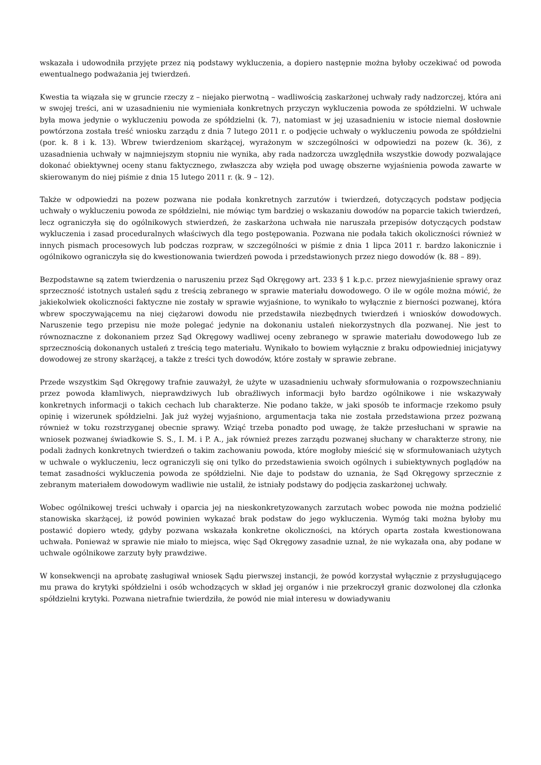wskazała i udowodniła przyjęte przez nią podstawy wykluczenia, a dopiero następnie można byłoby oczekiwać od powoda ewentualnego podważania jej twierdzeń.
Kwestia ta wiązała się w gruncie rzeczy z – niejako pierwotną – wadliwością zaskarżonej uchwały rady nadzorczej, która ani w swojej treści, ani w uzasadnieniu nie wymieniała konkretnych przyczyn wykluczenia powoda ze spółdzielni. W uchwale była mowa jedynie o wykluczeniu powoda ze spółdzielni (k. 7), natomiast w jej uzasadnieniu w istocie niemal dosłownie powtórzona została treść wniosku zarządu z dnia 7 lutego 2011 r. o podjęcie uchwały o wykluczeniu powoda ze spółdzielni (por. k. 8 i k. 13). Wbrew twierdzeniom skarżącej, wyrażonym w szczególności w odpowiedzi na pozew (k. 36), z uzasadnienia uchwały w najmniejszym stopniu nie wynika, aby rada nadzorcza uwzględniła wszystkie dowody pozwalające dokonać obiektywnej oceny stanu faktycznego, zwłaszcza aby wzięła pod uwagę obszerne wyjaśnienia powoda zawarte w skierowanym do niej piśmie z dnia 15 lutego 2011 r. (k. 9 – 12).
Także w odpowiedzi na pozew pozwana nie podała konkretnych zarzutów i twierdzeń, dotyczących podstaw podjęcia uchwały o wykluczeniu powoda ze spółdzielni, nie mówiąc tym bardziej o wskazaniu dowodów na poparcie takich twierdzeń, lecz ograniczyła się do ogólnikowych stwierdzeń, że zaskarżona uchwała nie naruszała przepisów dotyczących podstaw wykluczenia i zasad proceduralnych właściwych dla tego postępowania. Pozwana nie podała takich okoliczności również w innych pismach procesowych lub podczas rozpraw, w szczególności w piśmie z dnia 1 lipca 2011 r. bardzo lakonicznie i ogólnikowo ograniczyła się do kwestionowania twierdzeń powoda i przedstawionych przez niego dowodów (k. 88 – 89).
Bezpodstawne są zatem twierdzenia o naruszeniu przez Sąd Okręgowy art. 233 § 1 k.p.c. przez niewyjaśnienie sprawy oraz sprzeczność istotnych ustaleń sądu z treścią zebranego w sprawie materiału dowodowego. O ile w ogóle można mówić, że jakiekolwiek okoliczności faktyczne nie zostały w sprawie wyjaśnione, to wynikało to wyłącznie z bierności pozwanej, która wbrew spoczywającemu na niej ciężarowi dowodu nie przedstawiła niezbędnych twierdzeń i wniosków dowodowych. Naruszenie tego przepisu nie może polegać jedynie na dokonaniu ustaleń niekorzystnych dla pozwanej. Nie jest to równoznaczne z dokonaniem przez Sąd Okręgowy wadliwej oceny zebranego w sprawie materiału dowodowego lub ze sprzecznością dokonanych ustaleń z treścią tego materiału. Wynikało to bowiem wyłącznie z braku odpowiedniej inicjatywy dowodowej ze strony skarżącej, a także z treści tych dowodów, które zostały w sprawie zebrane.
Przede wszystkim Sąd Okręgowy trafnie zauważył, że użyte w uzasadnieniu uchwały sformułowania o rozpowszechnianiu przez powoda kłamliwych, nieprawdziwych lub obraźliwych informacji było bardzo ogólnikowe i nie wskazywały konkretnych informacji o takich cechach lub charakterze. Nie podano także, w jaki sposób te informacje rzekomo psuły opinię i wizerunek spółdzielni. Jak już wyżej wyjaśniono, argumentacja taka nie została przedstawiona przez pozwaną również w toku rozstrzyganej obecnie sprawy. Wziąć trzeba ponadto pod uwagę, że także przesłuchani w sprawie na wniosek pozwanej świadkowie S. S., I. M. i P. A., jak również prezes zarządu pozwanej słuchany w charakterze strony, nie podali żadnych konkretnych twierdzeń o takim zachowaniu powoda, które mogłoby mieścić się w sformułowaniach użytych w uchwale o wykluczeniu, lecz ograniczyli się oni tylko do przedstawienia swoich ogólnych i subiektywnych poglądów na temat zasadności wykluczenia powoda ze spółdzielni. Nie daje to podstaw do uznania, że Sąd Okręgowy sprzecznie z zebranym materiałem dowodowym wadliwie nie ustalił, że istniały podstawy do podjęcia zaskarżonej uchwały.
Wobec ogólnikowej treści uchwały i oparcia jej na nieskonkretyzowanych zarzutach wobec powoda nie można podzielić stanowiska skarżącej, iż powód powinien wykazać brak podstaw do jego wykluczenia. Wymóg taki można byłoby mu postawić dopiero wtedy, gdyby pozwana wskazała konkretne okoliczności, na których oparta została kwestionowana uchwała. Ponieważ w sprawie nie miało to miejsca, więc Sąd Okręgowy zasadnie uznał, że nie wykazała ona, aby podane w uchwale ogólnikowe zarzuty były prawdziwe.
W konsekwencji na aprobatę zasługiwał wniosek Sądu pierwszej instancji, że powód korzystał wyłącznie z przysługującego mu prawa do krytyki spółdzielni i osób wchodzących w skład jej organów i nie przekroczył granic dozwolonej dla członka spółdzielni krytyki. Pozwana nietrafnie twierdziła, że powód nie miał interesu w dowiadywaniu